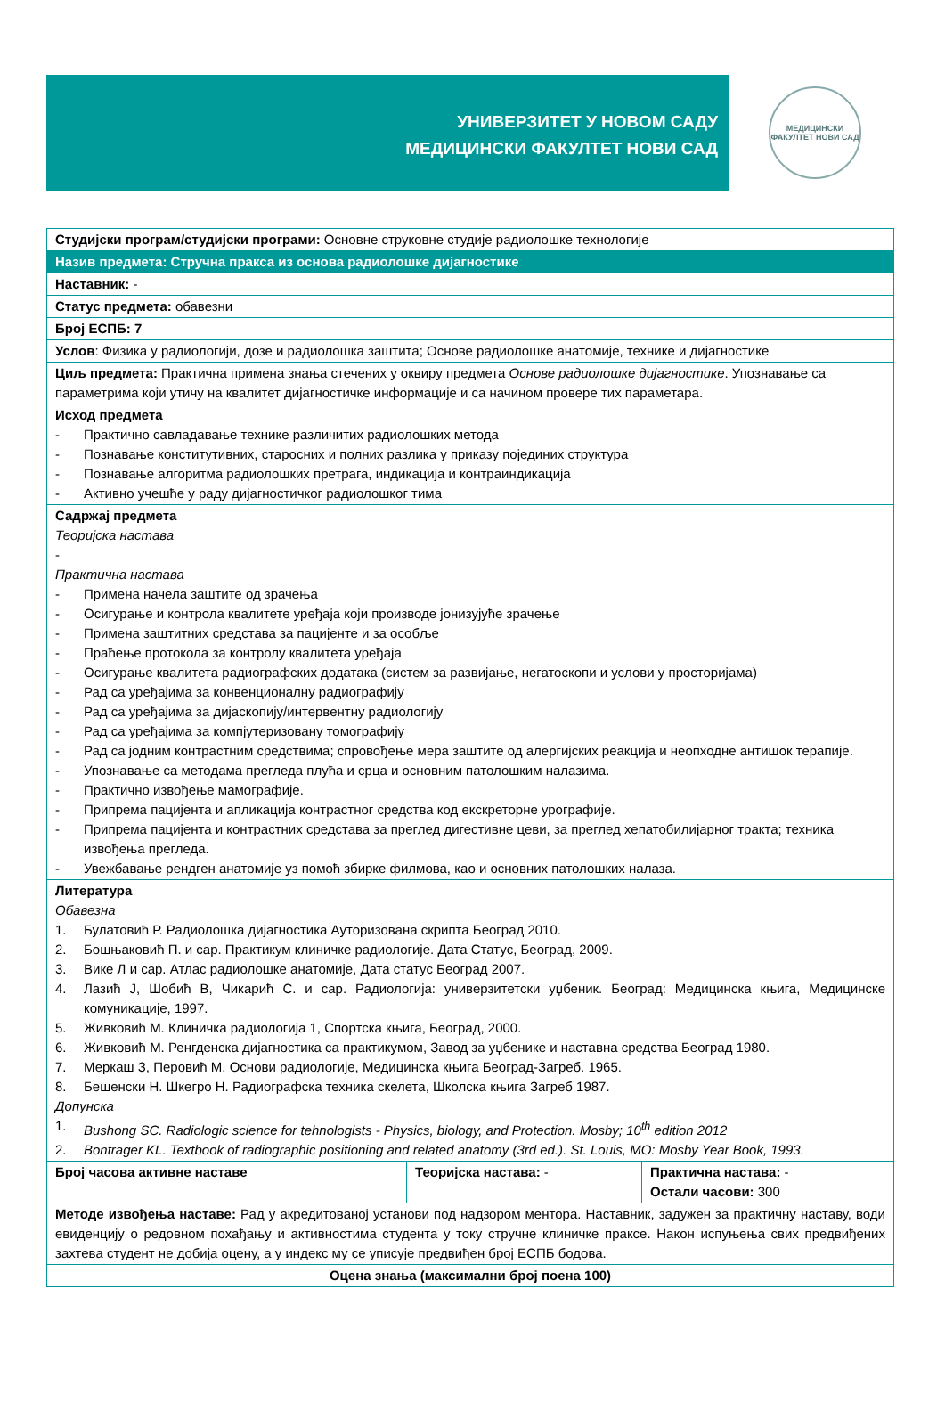УНИВЕРЗИТЕТ У НОВОМ САДУ
МЕДИЦИНСКИ ФАКУЛТЕТ НОВИ САД
МЕДИЦИНСКИ ФАКУЛТЕТ НОВИ САД
| Студијски програм/студијски програми: Основне струковне студије радиолошке технологије | | |
| Назив предмета: Стручна пракса из основа радиолошке дијагностике | | |
| Наставник: - | | |
| Статус предмета: обавезни | | |
| Број ЕСПБ: 7 | | |
| Услов : Физика у радиологији, дозе и радиолошка заштита; Основе радиолошке анатомије, технике и дијагностике | | |
| Циљ предмета: Практична примена знања стечених у оквиру предмета Основе радиолошке дијагностике . Упознавање са параметрима који утичу на квалитет дијагностичке информације и са начином провере тих параметара. | | |
| Исход предмета - Практично савладавање технике различитих радиолошких метода - Познавање конститутивних, старосних и полних разлика у приказу појединих структура - Познавање алгоритма радиолошких претрага, индикација и контраиндикација - Активно учешће у раду дијагностичког радиолошког тима | | |
| Садржај предмета Теоријска настава - Практична настава - Примена начела заштите од зрачења - Осигурање и контрола квалитете уређаја који производе јонизујуће зрачење - Примена заштитних средстава за пацијенте и за особље - Праћење протокола за контролу квалитета уређаја - Осигурање квалитета радиографских додатака (систем за развијање, негатоскопи и услови у просторијама) - Рад са уређајима за конвенционалну радиографију - Рад са уређајима за дијаскопију/интервентну радиологију - Рад са уређајима за компјутеризовану томографију - Рад са јодним контрастним средствима; спровођење мера заштите од алергијских реакција и неопходне антишок терапије. - Упознавање са методама прегледа плућа и срца и основним патолошким налазима. - Практично извођење мамографије. - Припрема пацијента и апликација контрастног средства код екскреторне урографије. - Припрема пацијента и контрастних средстава за преглед дигестивне цеви, за преглед хепатобилијарног тракта; техника извођења прегледа. - Увежбавање рендген анатомије уз помоћ збирке филмова, као и основних патолошких налаза. | | |
| Литература Обавезна 1. Булатовић Р. Радиолошка дијагностика Ауторизована скрипта Београд 2010. 2. Бошњаковић П. и сар. Практикум клиничке радиологије. Дата Статус, Београд, 2009. 3. Вике Л и сар. Атлас радиолошке анатомије, Дата статус Београд 2007. 4. Лазић Ј, Шобић В, Чикарић С. и сар. Радиологија: универзитетски уџбеник. Београд: Медицинска књига, Медицинске комуникације, 1997. 5. Живковић М. Клиничка радиологија 1, Спортска књига, Београд, 2000. 6. Живковић М. Ренгденска дијагностика са практикумом, Завод за уџбенике и наставна средства Београд 1980. 7. Меркаш З, Перовић М. Основи радиологије, Медицинска књига Београд-Загреб. 1965. 8. Бешенски Н. Шкегро Н. Радиографска техника скелета, Школска књига Загреб 1987. Допунска 1. Bushong SC. Radiologic science for tehnologists - Physics, biology, and Protection. Mosby; 10<sup>th</sup> edition 2012 2. Bontrager KL. Textbook of radiographic positioning and related anatomy (3rd ed.). St. Louis, MO: Mosby Year Book, 1993. | | |
| Број часова активне наставе | Теоријска настава: - | Практична настава: - Остали часови: 300 |
| Методе извођења наставе: Рад у акредитованој установи под надзором ментора. Наставник, задужен за практичну наставу, води евиденцију о редовном похађању и активностима студента у току стручне клиничке праксе. Након испуњења свих предвиђених захтева студент не добија оцену, а у индекс му се уписује предвиђен број ЕСПБ бодова. | | |
| Оцена знања (максимални број поена 100) | | |